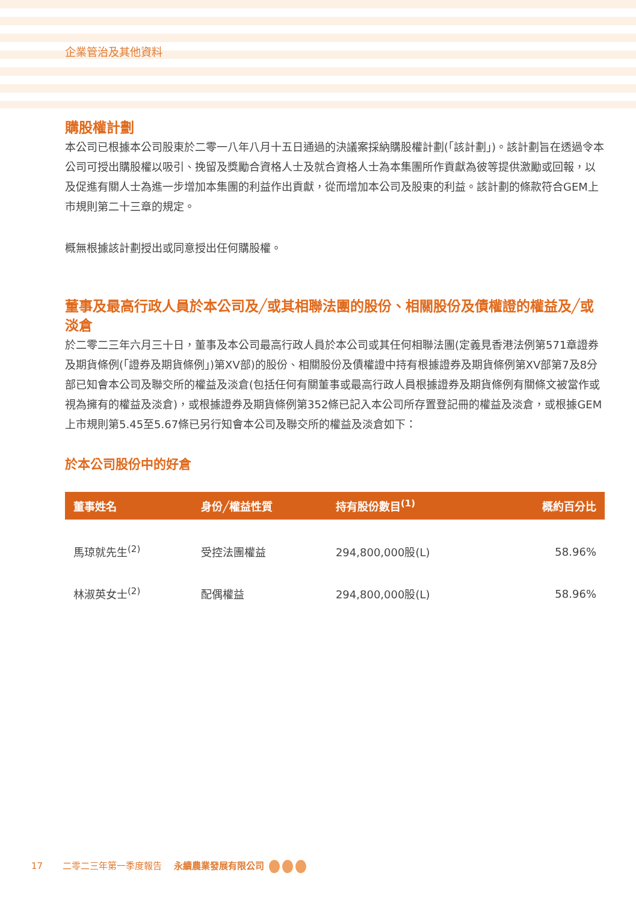企業管治及其他資料
購股權計劃
本公司已根據本公司股東於二零一八年八月十五日通過的決議案採納購股權計劃(「該計劃」)。該計劃旨在透過令本公司可授出購股權以吸引、挽留及獎勵合資格人士及就合資格人士為本集團所作貢獻為彼等提供激勵或回報，以及促進有關人士為進一步增加本集團的利益作出貢獻，從而增加本公司及股東的利益。該計劃的條款符合GEM上市規則第二十三章的規定。
概無根據該計劃授出或同意授出任何購股權。
董事及最高行政人員於本公司及╱或其相聯法團的股份、相關股份及債權證的權益及╱或淡倉
於二零二三年六月三十日，董事及本公司最高行政人員於本公司或其任何相聯法團(定義見香港法例第571章證券及期貨條例(「證券及期貨條例」)第XV部)的股份、相關股份及債權證中持有根據證券及期貨條例第XV部第7及8分部已知會本公司及聯交所的權益及淡倉(包括任何有關董事或最高行政人員根據證券及期貨條例有關條文被當作或視為擁有的權益及淡倉)，或根據證券及期貨條例第352條已記入本公司所存置登記冊的權益及淡倉，或根據GEM上市規則第5.45至5.67條已另行知會本公司及聯交所的權益及淡倉如下：
於本公司股份中的好倉
| 董事姓名 | 身份╱權益性質 | 持有股份數目<sup>(1)</sup> | 概約百分比 |
| --- | --- | --- | --- |
| 馬琼就先生<sup>(2)</sup> | 受控法團權益 | 294,800,000股(L) | 58.96% |
| 林淑英女士<sup>(2)</sup> | 配偶權益 | 294,800,000股(L) | 58.96% |
17 二零二三年第一季度報告 永續農業發展有限公司